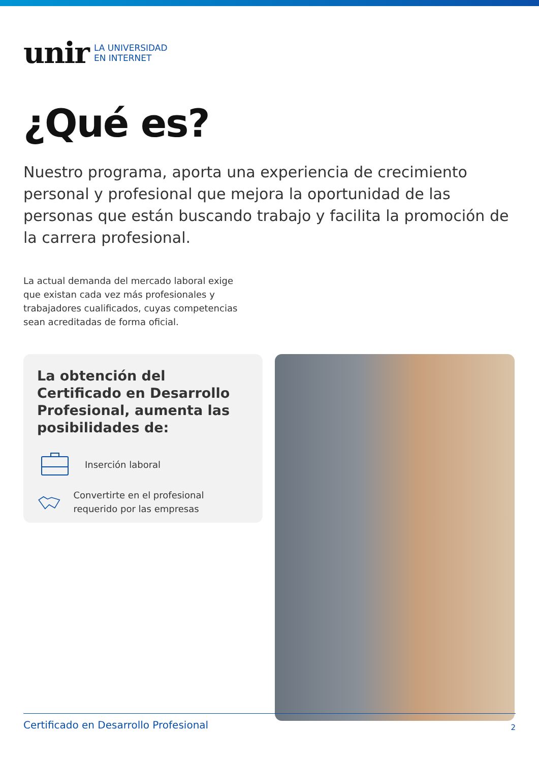unir LA UNIVERSIDAD
EN INTERNET
¿Qué es?
Nuestro programa, aporta una experiencia de crecimiento personal y profesional que mejora la oportunidad de las personas que están buscando trabajo y facilita la promoción de la carrera profesional.
La actual demanda del mercado laboral exige que existan cada vez más profesionales y trabajadores cualificados, cuyas competencias sean acreditadas de forma oficial.
La obtención del Certificado en Desarrollo Profesional, aumenta las posibilidades de:
Inserción laboral
Convertirte en el profesional requerido por las empresas
Certificado en Desarrollo Profesional 2